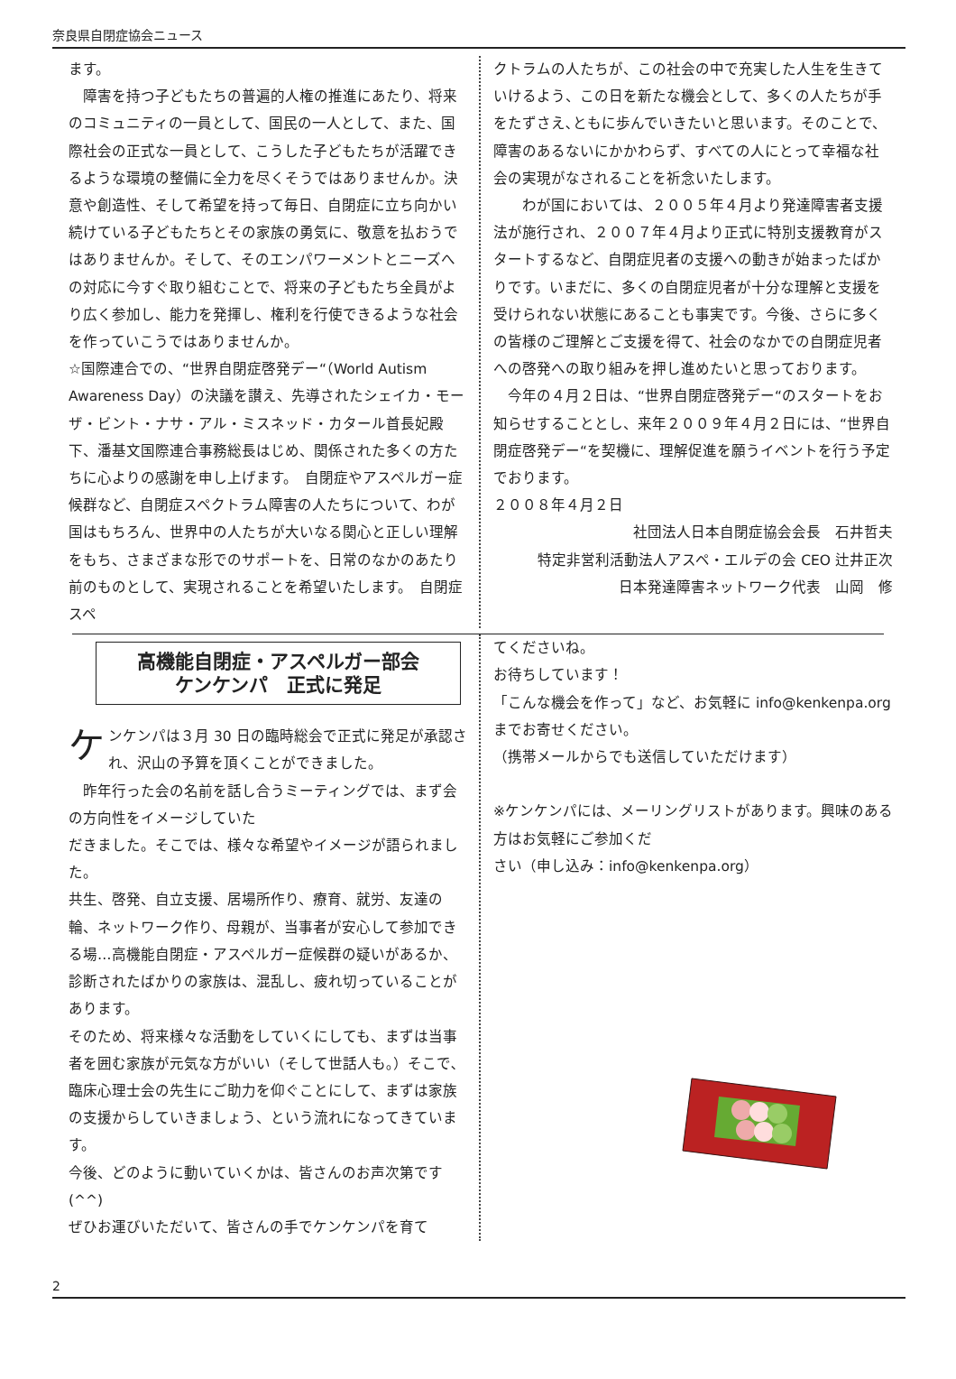奈良県自閉症協会ニュース
ます。
　障害を持つ子どもたちの普遍的人権の推進にあたり、将来のコミュニティの一員として、国民の一人として、また、国際社会の正式な一員として、こうした子どもたちが活躍できるような環境の整備に全力を尽くそうではありませんか。決意や創造性、そして希望を持って毎日、自閉症に立ち向かい続けている子どもたちとその家族の勇気に、敬意を払おうではありませんか。そして、そのエンパワーメントとニーズへの対応に今すぐ取り組むことで、将来の子どもたち全員がより広く参加し、能力を発揮し、権利を行使できるような社会を作っていこうではありませんか。
☆国際連合での、“世界自閉症啓発デー“（World Autism Awareness Day）の決議を讃え、先導されたシェイカ・モーザ・ビント・ナサ・アル・ミスネッド・カタール首長妃殿下、潘基文国際連合事務総長はじめ、関係された多くの方たちに心よりの感謝を申し上げます。　自閉症やアスペルガー症候群など、自閉症スペクトラム障害の人たちについて、わが国はもちろん、世界中の人たちが大いなる関心と正しい理解をもち、さまざまな形でのサポートを、日常のなかのあたり前のものとして、実現されることを希望いたします。　自閉症スペ
クトラムの人たちが、この社会の中で充実した人生を生きていけるよう、この日を新たな機会として、多くの人たちが手をたずさえ､ともに歩んでいきたいと思います。そのことで、障害のあるないにかかわらず、すべての人にとって幸福な社会の実現がなされることを祈念いたします。
　　わが国においては、２００５年４月より発達障害者支援法が施行され、２００７年４月より正式に特別支援教育がスタートするなど、自閉症児者の支援への動きが始まったばかりです。いまだに、多くの自閉症児者が十分な理解と支援を受けられない状態にあることも事実です。今後、さらに多くの皆様のご理解とご支援を得て、社会のなかでの自閉症児者への啓発への取り組みを押し進めたいと思っております。
　今年の４月２日は、“世界自閉症啓発デー“のスタートをお知らせすることとし、来年２００９年４月２日には、“世界自閉症啓発デー“を契機に、理解促進を願うイベントを行う予定でおります。
２００８年４月２日
社団法人日本自閉症協会会長　石井哲夫
特定非営利活動法人アスペ・エルデの会 CEO 辻井正次
日本発達障害ネットワーク代表　山岡　修
高機能自閉症・アスペルガー部会
ケンケンパ　正式に発足
ケンケンパは３月 30 日の臨時総会で正式に発足が承認され、沢山の予算を頂くことができました。
　昨年行った会の名前を話し合うミーティングでは、まず会の方向性をイメージしていた
だきました。そこでは、様々な希望やイメージが語られました。
共生、啓発、自立支援、居場所作り、療育、就労、友達の輪、ネットワーク作り、母親が、当事者が安心して参加できる場…高機能自閉症・アスペルガー症候群の疑いがあるか、診断されたばかりの家族は、混乱し、疲れ切っていることがあります。
そのため、将来様々な活動をしていくにしても、まずは当事者を囲む家族が元気な方がいい（そして世話人も｡）そこで､臨床心理士会の先生にご助力を仰ぐことにして、まずは家族の支援からしていきましょう、という流れになってきています。
今後、どのように動いていくかは、皆さんのお声次第です (^^)
ぜひお運びいただいて、皆さんの手でケンケンパを育て
てくださいね。
お待ちしています！
「こんな機会を作って」など、お気軽に info@kenkenpa.org までお寄せください。
（携帯メールからでも送信していただけます）
※ケンケンパには、メーリングリストがあります。興味のある方はお気軽にご参加くだ
さい（申し込み：info@kenkenpa.org）
2